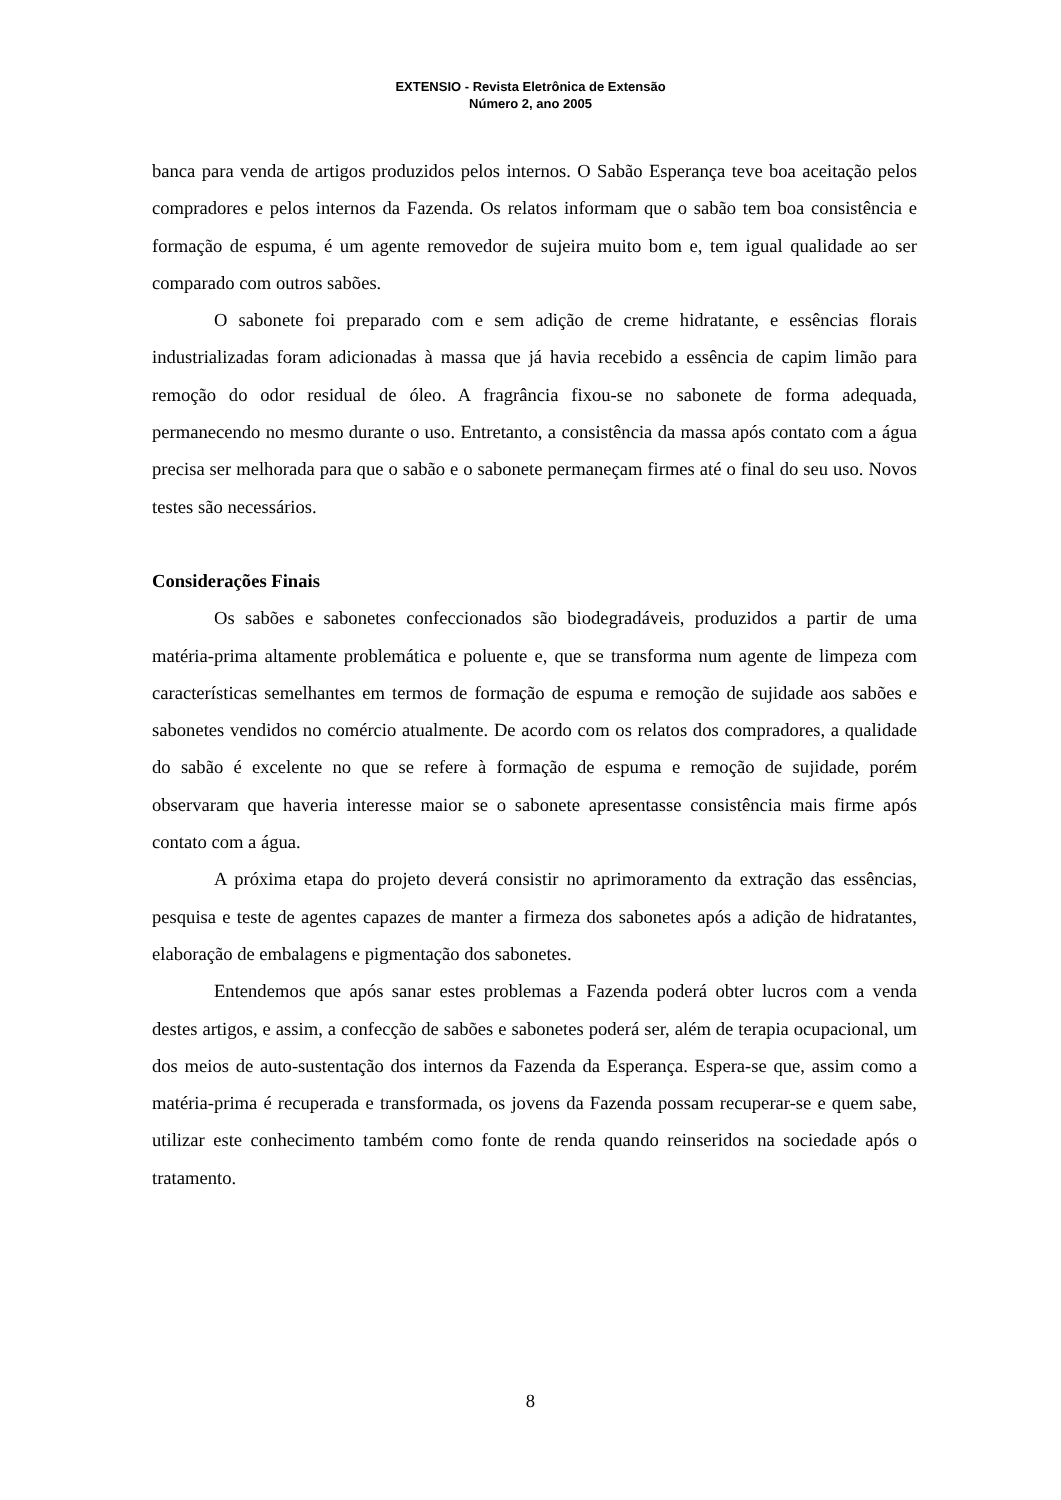EXTENSIO - Revista Eletrônica de Extensão
Número 2, ano 2005
banca para venda de artigos produzidos pelos internos. O Sabão Esperança teve boa aceitação pelos compradores e pelos internos da Fazenda. Os relatos informam que o sabão tem boa consistência e formação de espuma, é um agente removedor de sujeira muito bom e, tem igual qualidade ao ser comparado com outros sabões.
O sabonete foi preparado com e sem adição de creme hidratante, e essências florais industrializadas foram adicionadas à massa que já havia recebido a essência de capim limão para remoção do odor residual de óleo. A fragrância fixou-se no sabonete de forma adequada, permanecendo no mesmo durante o uso. Entretanto, a consistência da massa após contato com a água precisa ser melhorada para que o sabão e o sabonete permaneçam firmes até o final do seu uso. Novos testes são necessários.
Considerações Finais
Os sabões e sabonetes confeccionados são biodegradáveis, produzidos a partir de uma matéria-prima altamente problemática e poluente e, que se transforma num agente de limpeza com características semelhantes em termos de formação de espuma e remoção de sujidade aos sabões e sabonetes vendidos no comércio atualmente. De acordo com os relatos dos compradores, a qualidade do sabão é excelente no que se refere à formação de espuma e remoção de sujidade, porém observaram que haveria interesse maior se o sabonete apresentasse consistência mais firme após contato com a água.
A próxima etapa do projeto deverá consistir no aprimoramento da extração das essências, pesquisa e teste de agentes capazes de manter a firmeza dos sabonetes após a adição de hidratantes, elaboração de embalagens e pigmentação dos sabonetes.
Entendemos que após sanar estes problemas a Fazenda poderá obter lucros com a venda destes artigos, e assim, a confecção de sabões e sabonetes poderá ser, além de terapia ocupacional, um dos meios de auto-sustentação dos internos da Fazenda da Esperança. Espera-se que, assim como a matéria-prima é recuperada e transformada, os jovens da Fazenda possam recuperar-se e quem sabe, utilizar este conhecimento também como fonte de renda quando reinseridos na sociedade após o tratamento.
8